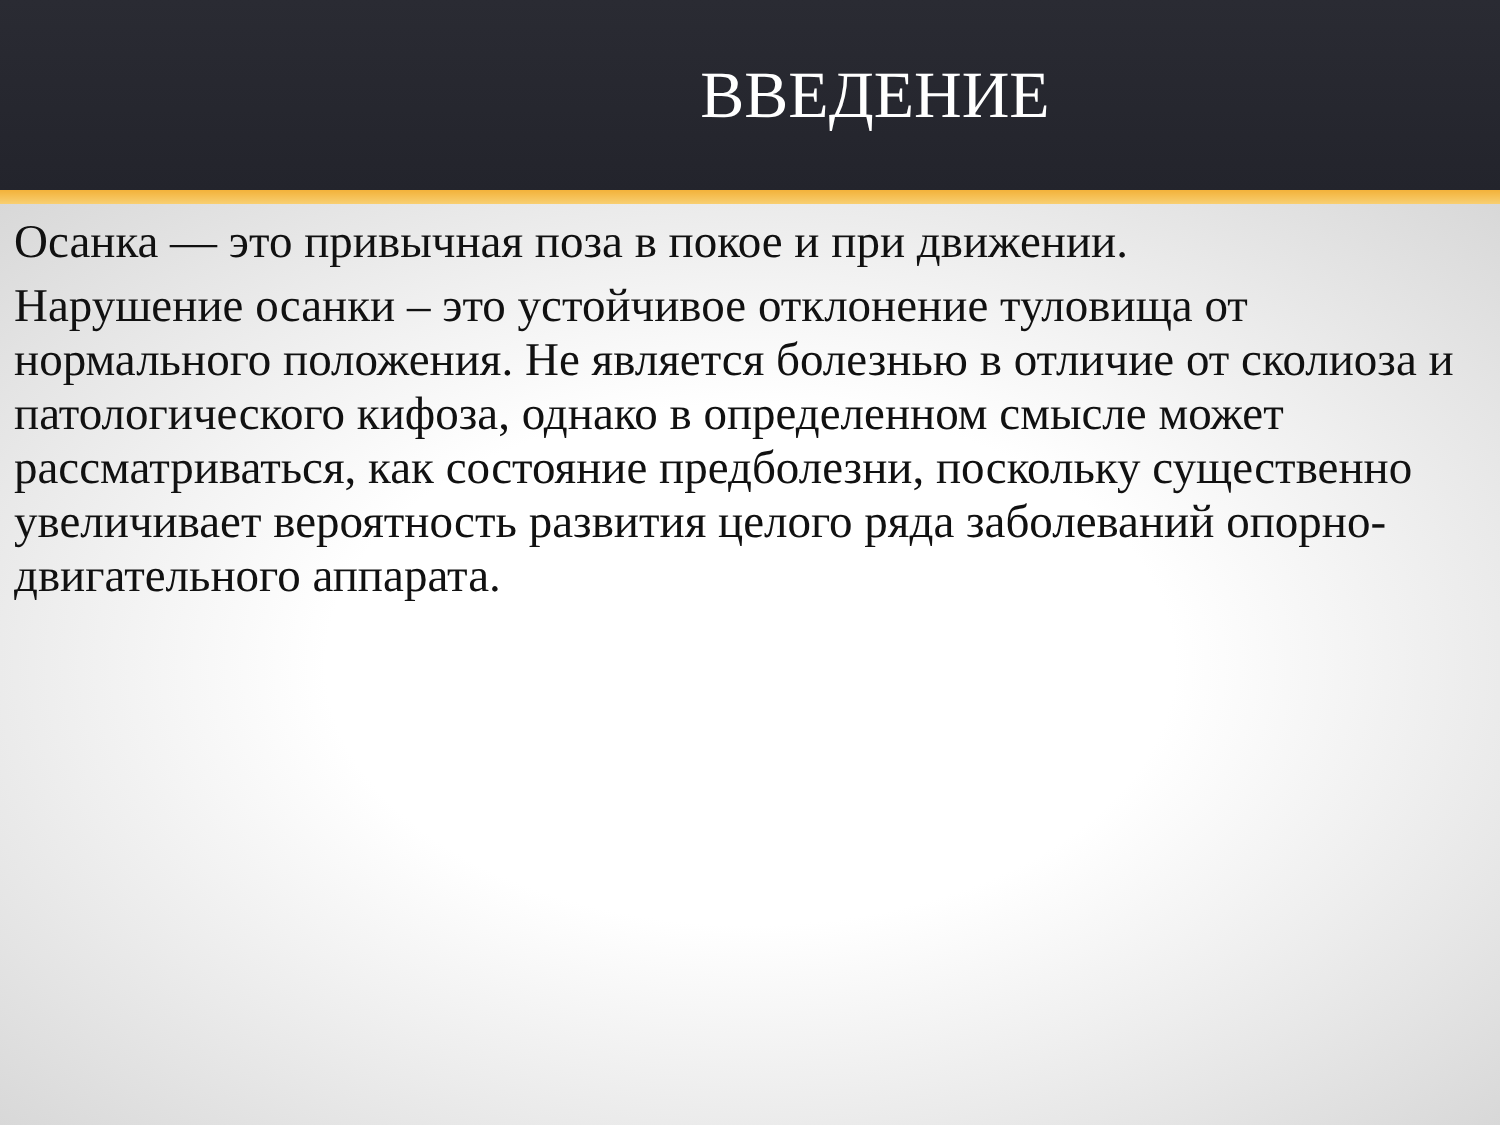ВВЕДЕНИЕ
Осанка — это привычная поза в покое и при движении.
Нарушение осанки – это устойчивое отклонение туловища от нормального положения. Не является болезнью в отличие от сколиоза и патологического кифоза, однако в определенном смысле может рассматриваться, как состояние предболезни, поскольку существенно увеличивает вероятность развития целого ряда заболеваний опорно-двигательного аппарата.